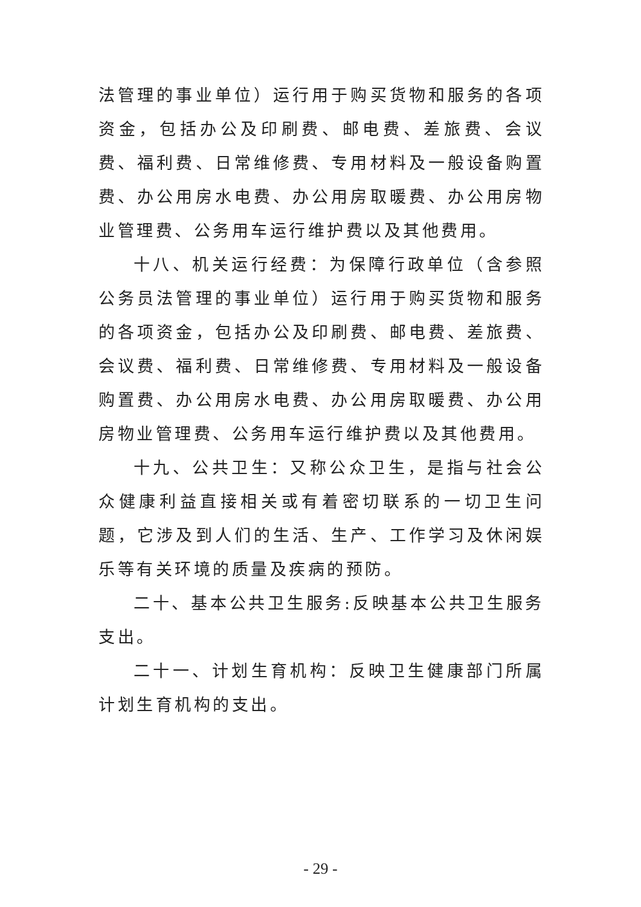法管理的事业单位）运行用于购买货物和服务的各项资金，包括办公及印刷费、邮电费、差旅费、会议费、福利费、日常维修费、专用材料及一般设备购置费、办公用房水电费、办公用房取暖费、办公用房物业管理费、公务用车运行维护费以及其他费用。
十八、机关运行经费：为保障行政单位（含参照公务员法管理的事业单位）运行用于购买货物和服务的各项资金，包括办公及印刷费、邮电费、差旅费、会议费、福利费、日常维修费、专用材料及一般设备购置费、办公用房水电费、办公用房取暖费、办公用房物业管理费、公务用车运行维护费以及其他费用。
十九、公共卫生：又称公众卫生，是指与社会公众健康利益直接相关或有着密切联系的一切卫生问题，它涉及到人们的生活、生产、工作学习及休闲娱乐等有关环境的质量及疾病的预防。
二十、基本公共卫生服务:反映基本公共卫生服务支出。
二十一、计划生育机构：反映卫生健康部门所属计划生育机构的支出。
- 29 -